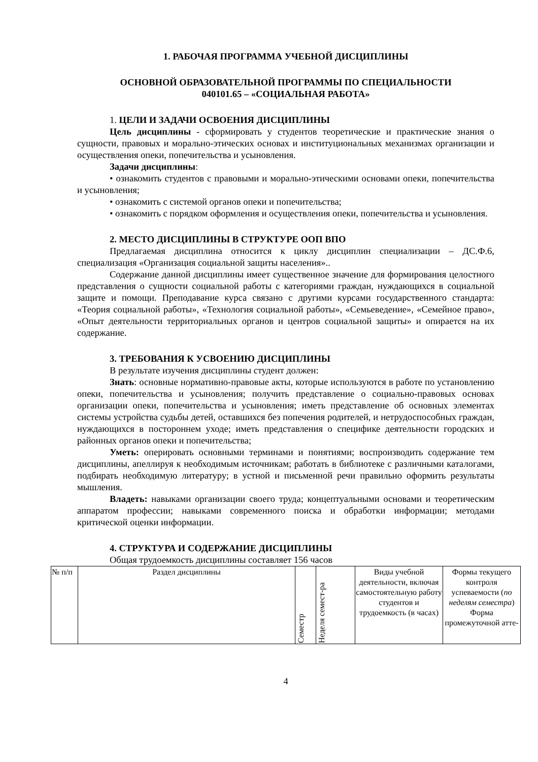1. РАБОЧАЯ ПРОГРАММА УЧЕБНОЙ ДИСЦИПЛИНЫ
ОСНОВНОЙ ОБРАЗОВАТЕЛЬНОЙ ПРОГРАММЫ ПО СПЕЦИАЛЬНОСТИ
040101.65 – «СОЦИАЛЬНАЯ РАБОТА»
1. ЦЕЛИ И ЗАДАЧИ ОСВОЕНИЯ ДИСЦИПЛИНЫ
Цель дисциплины - сформировать у студентов теоретические и практические знания о сущности, правовых и морально-этических основах и институциональных механизмах организации и осуществления опеки, попечительства и усыновления.
Задачи дисциплины:
• ознакомить студентов с правовыми и морально-этическими основами опеки, попечительства и усыновления;
• ознакомить с системой органов опеки и попечительства;
• ознакомить с порядком оформления и осуществления опеки, попечительства и усыновления.
2. МЕСТО ДИСЦИПЛИНЫ В СТРУКТУРЕ ООП ВПО
Предлагаемая дисциплина относится к циклу дисциплин специализации – ДС.Ф.6, специализация «Организация социальной защиты населения»..
Содержание данной дисциплины имеет существенное значение для формирования целостного представления о сущности социальной работы с категориями граждан, нуждающихся в социальной защите и помощи. Преподавание курса связано с другими курсами государственного стандарта: «Теория социальной работы», «Технология социальной работы», «Семьеведение», «Семейное право», «Опыт деятельности территориальных органов и центров социальной защиты» и опирается на их содержание.
3. ТРЕБОВАНИЯ К УСВОЕНИЮ ДИСЦИПЛИНЫ
В результате изучения дисциплины студент должен:
Знать: основные нормативно-правовые акты, которые используются в работе по установлению опеки, попечительства и усыновления; получить представление о социально-правовых основах организации опеки, попечительства и усыновления; иметь представление об основных элементах системы устройства судьбы детей, оставшихся без попечения родителей, и нетрудоспособных граждан, нуждающихся в постороннем уходе; иметь представления о специфике деятельности городских и районных органов опеки и попечительства;
Уметь: оперировать основными терминами и понятиями; воспроизводить содержание тем дисциплины, апеллируя к необходимым источникам; работать в библиотеке с различными каталогами, подбирать необходимую литературу; в устной и письменной речи правильно оформить результаты мышления.
Владеть: навыками организации своего труда; концептуальными основами и теоретическим аппаратом профессии; навыками современного поиска и обработки информации; методами критической оценки информации.
4. СТРУКТУРА И СОДЕРЖАНИЕ ДИСЦИПЛИНЫ
Общая трудоемкость дисциплины составляет 156 часов
| № п/п | Раздел дисциплины | Семестр | Неделя семест-ра | Виды учебной деятельности, включая самостоятельную работу студентов и трудоемкость (в часах) | Формы текущего контроля успеваемости ( по неделям семестра ) Форма промежуточной атте- |
4